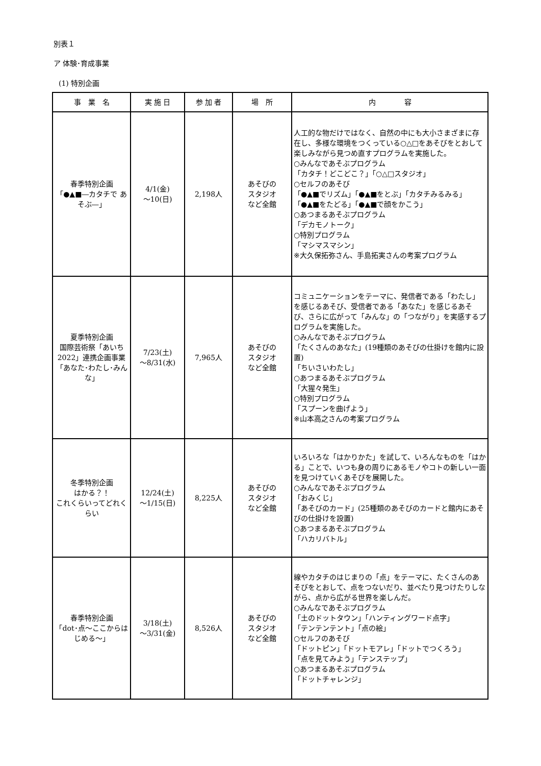別表１
ア 体験･育成事業
(1) 特別企画
| 事 業 名 | 実 施 日 | 参 加 者 | 場 所 | 内 容 |
| --- | --- | --- | --- | --- |
| 春季特別企画 「●▲■―カタチで あそぶ―」 | 4/1(金) ～10(日) | 2,198人 | あそびの スタジオ など全館 | 人工的な物だけではなく、自然の中にも大小さまざまに存在し、多様な環境をつくっている○△□をあそびをとおして楽しみながら見つめ直すプログラムを実施した。 ○みんなであそぶプログラム 「カタチ！どこどこ？」「○△□スタジオ」 ○セルフのあそび 「●▲■でリズム」「●▲■をとぶ」「カタチみるみる」 「●▲■をたどる」「●▲■で顔をかこう」 ○あつまるあそぶプログラム 「デカモノトーク」 ○特別プログラム 「マシマスマシン」 ※大久保拓弥さん、手島拓実さんの考案プログラム |
| 夏季特別企画 国際芸術祭「あいち2022」連携企画事業 「あなた･わたし･みんな」 | 7/23(土) ～8/31(水) | 7,965人 | あそびの スタジオ など全館 | コミュニケーションをテーマに、発信者である「わたし」を感じるあそび、受信者である「あなた」を感じるあそび、さらに広がって「みんな」の「つながり」を実感するプログラムを実施した。 ○みんなであそぶプログラム 「たくさんのあなた」(19種類のあそびの仕掛けを館内に設置) 「ちいさいわたし」 ○あつまるあそぶプログラム 「大猩々発生」 ○特別プログラム 「スプーンを曲げよう」 ※山本高之さんの考案プログラム |
| 冬季特別企画 はかる？！ これくらいってどれくらい | 12/24(土) ～1/15(日) | 8,225人 | あそびの スタジオ など全館 | いろいろな「はかりかた」を試して、いろんなものを「はかる」ことで、いつも身の周りにあるモノやコトの新しい一面を見つけていくあそびを展開した。 ○みんなであそぶプログラム 「おみくじ」 「あそびのカード」(25種類のあそびのカードと館内にあそびの仕掛けを設置) ○あつまるあそぶプログラム 「ハカリバトル」 |
| 春季特別企画 「dot･点～ここからはじめる～」 | 3/18(土) ～3/31(金) | 8,526人 | あそびの スタジオ など全館 | 線やカタチのはじまりの「点」をテーマに、たくさんのあそびをとおして、点をつないだり、並べたり見つけたりしながら、点から広がる世界を楽しんだ。 ○みんなであそぶプログラム 「土のドットタウン」「ハンティングワード点字」 「テンテンテント」「点の絵」 ○セルフのあそび 「ドットピン」「ドットモアレ」「ドットでつくろう」 「点を見てみよう」「テンステップ」 ○あつまるあそぶプログラム 「ドットチャレンジ」 |